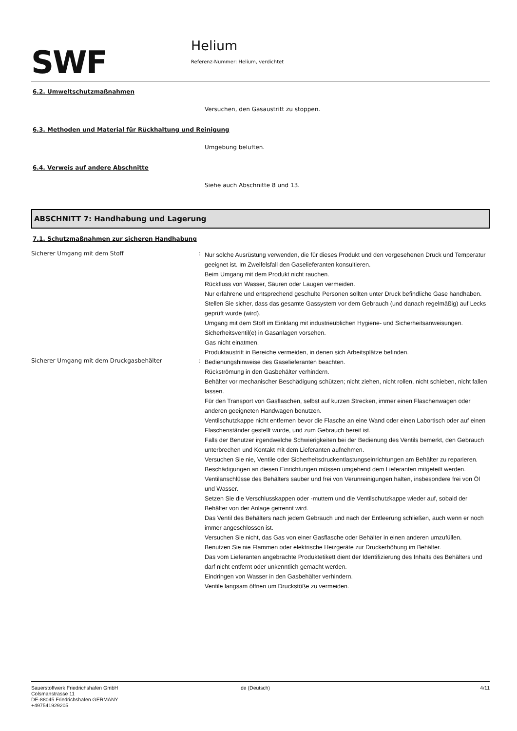SWF
Helium
Referenz-Nummer: Helium, verdichtet
6.2. Umweltschutzmaßnahmen
Versuchen, den Gasaustritt zu stoppen.
6.3. Methoden und Material für Rückhaltung und Reinigung
Umgebung belüften.
6.4. Verweis auf andere Abschnitte
Siehe auch Abschnitte 8 und 13.
ABSCHNITT 7: Handhabung und Lagerung
7.1. Schutzmaßnahmen zur sicheren Handhabung
Sicherer Umgang mit dem Stoff :
Nur solche Ausrüstung verwenden, die für dieses Produkt und den vorgesehenen Druck und Temperatur geeignet ist. Im Zweifelsfall den Gaselieferanten konsultieren.
Beim Umgang mit dem Produkt nicht rauchen.
Rückfluss von Wasser, Säuren oder Laugen vermeiden.
Nur erfahrene und entsprechend geschulte Personen sollten unter Druck befindliche Gase handhaben.
Stellen Sie sicher, dass das gesamte Gassystem vor dem Gebrauch (und danach regelmäßig) auf Lecks geprüft wurde (wird).
Umgang mit dem Stoff im Einklang mit industrieüblichen Hygiene- und Sicherheitsanweisungen.
Sicherheitsventil(e) in Gasanlagen vorsehen.
Gas nicht einatmen.
Produktaustritt in Bereiche vermeiden, in denen sich Arbeitsplätze befinden.
Sicherer Umgang mit dem Druckgasbehälter :
Bedienungshinweise des Gaselieferanten beachten.
Rückströmung in den Gasbehälter verhindern.
Behälter vor mechanischer Beschädigung schützen; nicht ziehen, nicht rollen, nicht schieben, nicht fallen lassen.
Für den Transport von Gasflaschen, selbst auf kurzen Strecken, immer einen Flaschenwagen oder anderen geeigneten Handwagen benutzen.
Ventilschutzkappe nicht entfernen bevor die Flasche an eine Wand oder einen Labortisch oder auf einen Flaschenständer gestellt wurde, und zum Gebrauch bereit ist.
Falls der Benutzer irgendwelche Schwierigkeiten bei der Bedienung des Ventils bemerkt, den Gebrauch unterbrechen und Kontakt mit dem Lieferanten aufnehmen.
Versuchen Sie nie, Ventile oder Sicherheitsdruckentlastungseinrichtungen am Behälter zu reparieren.
Beschädigungen an diesen Einrichtungen müssen umgehend dem Lieferanten mitgeteilt werden.
Ventilanschlüsse des Behälters sauber und frei von Verunreinigungen halten, insbesondere frei von Öl und Wasser.
Setzen Sie die Verschlusskappen oder -muttern und die Ventilschutzkappe wieder auf, sobald der Behälter von der Anlage getrennt wird.
Das Ventil des Behälters nach jedem Gebrauch und nach der Entleerung schließen, auch wenn er noch immer angeschlossen ist.
Versuchen Sie nicht, das Gas von einer Gasflasche oder Behälter in einen anderen umzufüllen.
Benutzen Sie nie Flammen oder elektrische Heizgeräte zur Druckerhöhung im Behälter.
Das vom Lieferanten angebrachte Produktetikett dient der Identifizierung des Inhalts des Behälters und darf nicht entfernt oder unkenntlich gemacht werden.
Eindringen von Wasser in den Gasbehälter verhindern.
Ventile langsam öffnen um Druckstöße zu vermeiden.
Sauerstoffwerk Friedrichshafen GmbH
Colsmanstrasse 11
DE-88045 Friedrichshafen GERMANY
+497541929205
de (Deutsch) 4/11